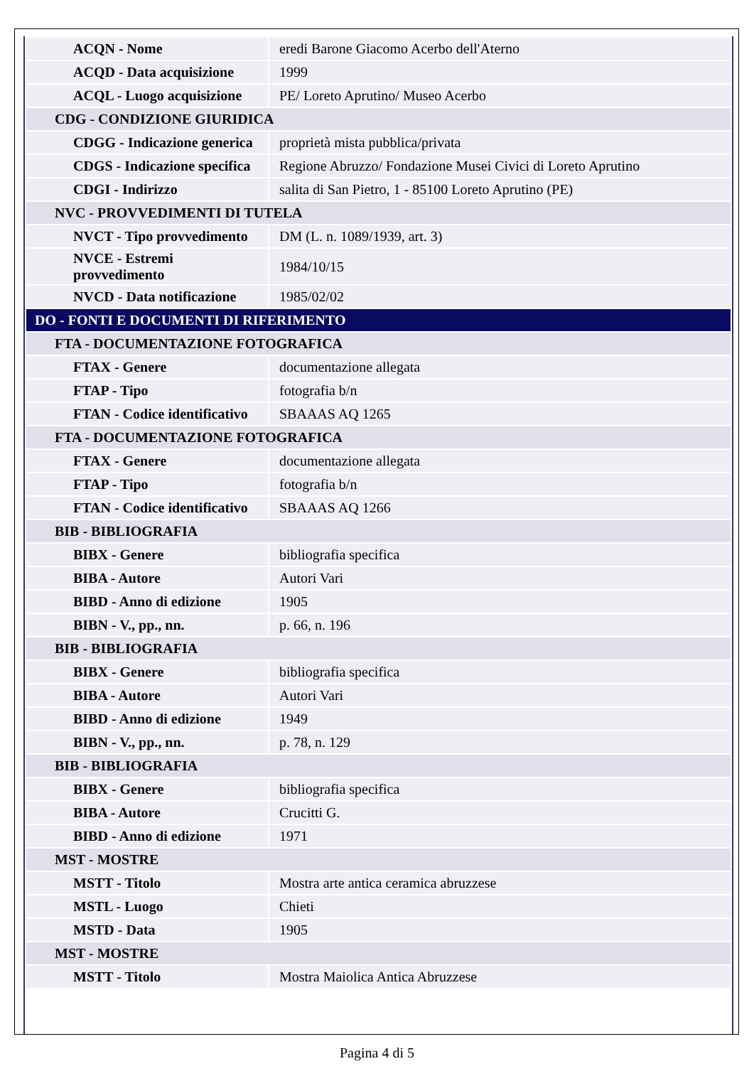| ACQN - Nome | eredi Barone Giacomo Acerbo dell'Aterno |
| ACQD - Data acquisizione | 1999 |
| ACQL - Luogo acquisizione | PE/ Loreto Aprutino/ Museo Acerbo |
| CDG - CONDIZIONE GIURIDICA | |
| CDGG - Indicazione generica | proprietà mista pubblica/privata |
| CDGS - Indicazione specifica | Regione Abruzzo/ Fondazione Musei Civici di Loreto Aprutino |
| CDGI - Indirizzo | salita di San Pietro, 1 - 85100 Loreto Aprutino (PE) |
| NVC - PROVVEDIMENTI DI TUTELA | |
| NVCT - Tipo provvedimento | DM (L. n. 1089/1939, art. 3) |
| NVCE - Estremi provvedimento | 1984/10/15 |
| NVCD - Data notificazione | 1985/02/02 |
| DO - FONTI E DOCUMENTI DI RIFERIMENTO | |
| FTA - DOCUMENTAZIONE FOTOGRAFICA | |
| FTAX - Genere | documentazione allegata |
| FTAP - Tipo | fotografia b/n |
| FTAN - Codice identificativo | SBAAAS AQ 1265 |
| FTA - DOCUMENTAZIONE FOTOGRAFICA | |
| FTAX - Genere | documentazione allegata |
| FTAP - Tipo | fotografia b/n |
| FTAN - Codice identificativo | SBAAAS AQ 1266 |
| BIB - BIBLIOGRAFIA | |
| BIBX - Genere | bibliografia specifica |
| BIBA - Autore | Autori Vari |
| BIBD - Anno di edizione | 1905 |
| BIBN - V., pp., nn. | p. 66, n. 196 |
| BIB - BIBLIOGRAFIA | |
| BIBX - Genere | bibliografia specifica |
| BIBA - Autore | Autori Vari |
| BIBD - Anno di edizione | 1949 |
| BIBN - V., pp., nn. | p. 78, n. 129 |
| BIB - BIBLIOGRAFIA | |
| BIBX - Genere | bibliografia specifica |
| BIBA - Autore | Crucitti G. |
| BIBD - Anno di edizione | 1971 |
| MST - MOSTRE | |
| MSTT - Titolo | Mostra arte antica ceramica abruzzese |
| MSTL - Luogo | Chieti |
| MSTD - Data | 1905 |
| MST - MOSTRE | |
| MSTT - Titolo | Mostra Maiolica Antica Abruzzese |
Pagina 4 di 5